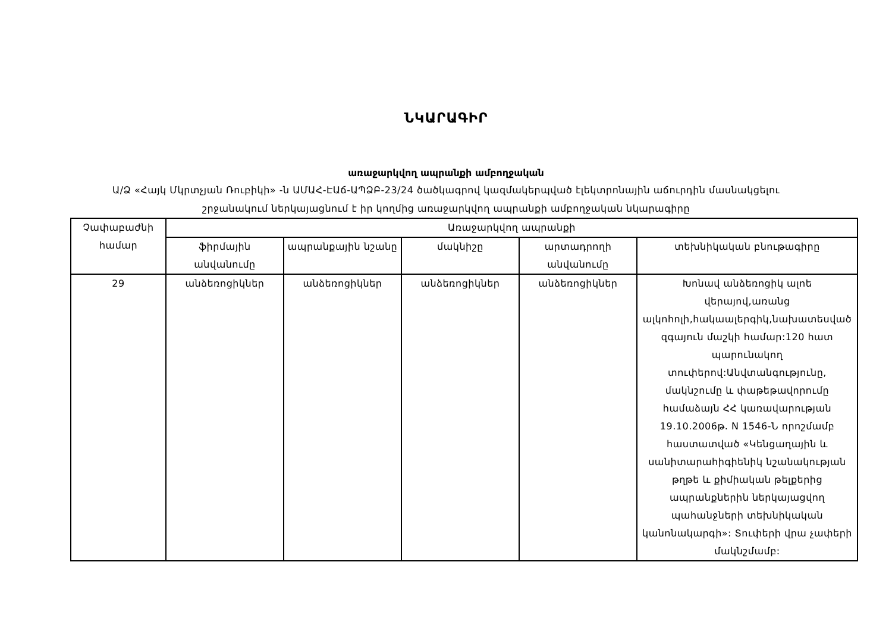ՆԿԱՐԱԳԻՐ
առաջարկվող ապրանքի ամբողջական
Ա/Ձ «Հայկ Մկրտչյան Ռուբիկի» -ն ԱՄԱՀ-ԷԱճ-ԱՊՁԲ-23/24 ծածկագրով կազմակերպված էլեկտրոնային աճուրդին մասնակցելու
շրջանակում ներկայացնում է իր կողմից առաջարկվող ապրանքի ամբողջական նկարագիրը
| Չափաբաժնի համար | Առաջարկվող ապրանքի | | | | |
| --- | --- | --- | --- | --- | --- |
| | ֆիրմային անվանումը | ապրանքային նշանը | մակնիշը | արտադրողի անվանումը | տեխնիկական բնութագիրը |
| 29 | անձեռոցիկներ | անձեռոցիկներ | անձեռոցիկներ | անձեռոցիկներ | Խոնավ անձեռոցիկ ալոե վերայով,առանց ալկոհոլի,հակաալերգիկ,նախատեսված զգայուն մաշկի համար:120 հատ պարունակող տուփերով:Անվտանգությունը, մակնշումը և փաթեթավորումը համաձայն ՀՀ կառավարության 19.10.2006թ. N 1546-Ն որոշմամբ հաստատված «Կենցաղային և սանիտարահիգիենիկ նշանակության թղթե և քիմիական թելքերից ապրանքներին ներկայացվող պահանջների տեխնիկական կանոնակարգի»: Տուփերի վրա չափերի մակնշմամբ: |